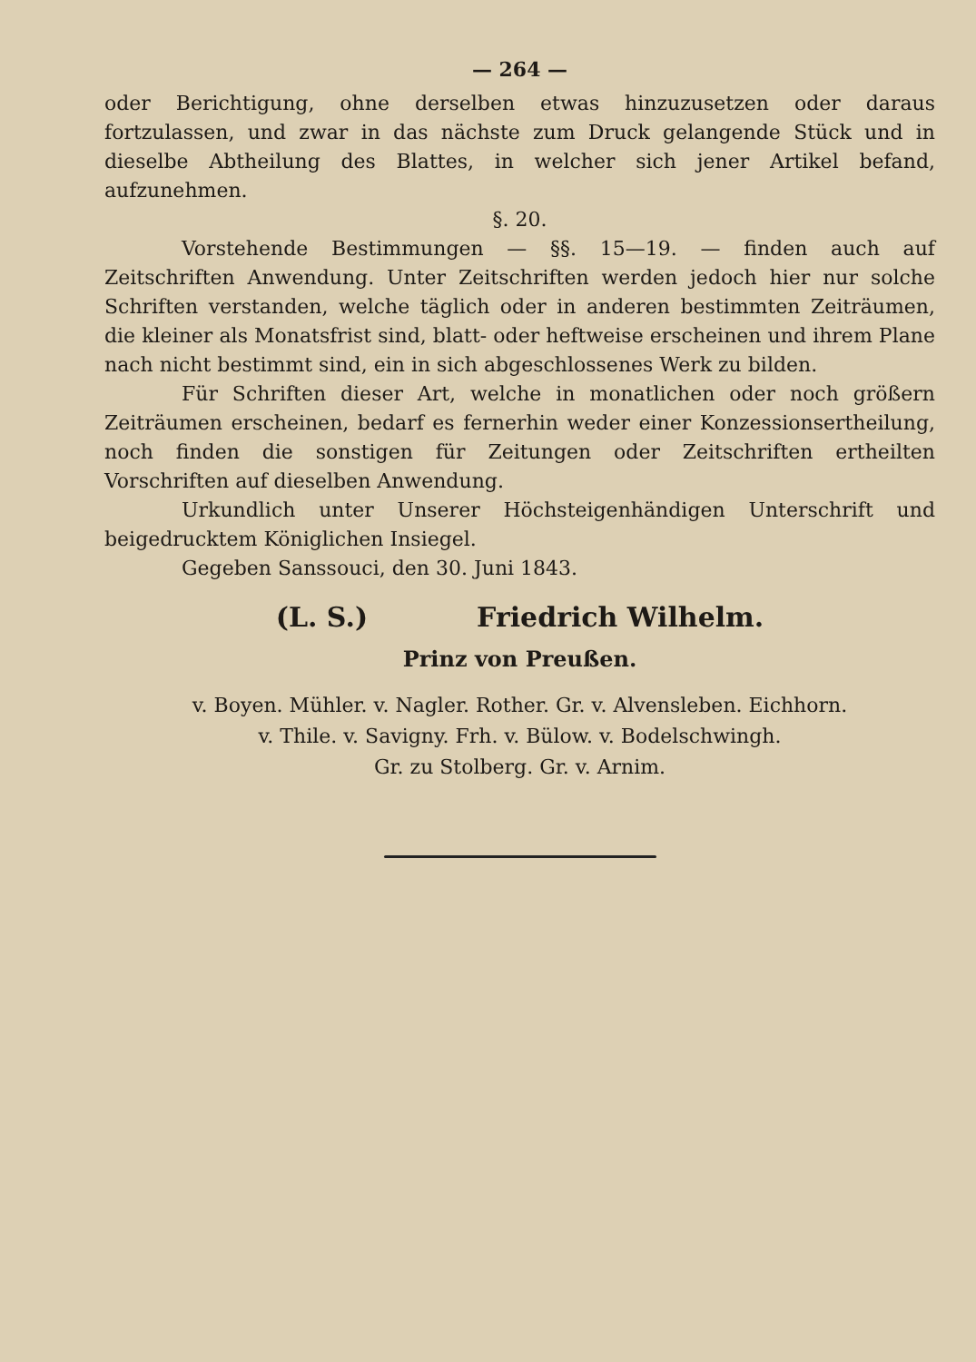— 264 —
oder Berichtigung, ohne derselben etwas hinzuzusetzen oder daraus fortzulassen, und zwar in das nächste zum Druck gelangende Stück und in dieselbe Abtheilung des Blattes, in welcher sich jener Artikel befand, aufzunehmen.
§. 20.
Vorstehende Bestimmungen — §§. 15—19. — finden auch auf Zeitschriften Anwendung. Unter Zeitschriften werden jedoch hier nur solche Schriften verstanden, welche täglich oder in anderen bestimmten Zeiträumen, die kleiner als Monatsfrist sind, blatt- oder heftweise erscheinen und ihrem Plane nach nicht bestimmt sind, ein in sich abgeschlossenes Werk zu bilden.
Für Schriften dieser Art, welche in monatlichen oder noch größern Zeiträumen erscheinen, bedarf es fernerhin weder einer Konzessionsertheilung, noch finden die sonstigen für Zeitungen oder Zeitschriften ertheilten Vorschriften auf dieselben Anwendung.
Urkundlich unter Unserer Höchsteigenhändigen Unterschrift und beigedrucktem Königlichen Insiegel.
Gegeben Sanssouci, den 30. Juni 1843.
(L. S.) Friedrich Wilhelm.
Prinz von Preußen.
v. Boyen. Mühler. v. Nagler. Rother. Gr. v. Alvensleben. Eichhorn.
v. Thile. v. Savigny. Frh. v. Bülow. v. Bodelschwingh.
Gr. zu Stolberg. Gr. v. Arnim.